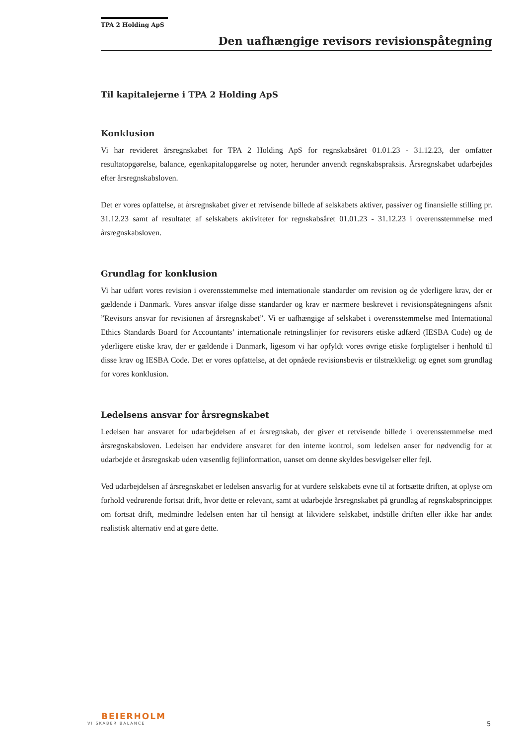TPA 2 Holding ApS
Den uafhængige revisors revisionspåtegning
Til kapitalejerne i TPA 2 Holding ApS
Konklusion
Vi har revideret årsregnskabet for TPA 2 Holding ApS for regnskabsåret 01.01.23 - 31.12.23, der omfatter resultatopgørelse, balance, egenkapitalopgørelse og noter, herunder anvendt regnskabspraksis. Årsregnskabet udarbejdes efter årsregnskabsloven.
Det er vores opfattelse, at årsregnskabet giver et retvisende billede af selskabets aktiver, passiver og finansielle stilling pr. 31.12.23 samt af resultatet af selskabets aktiviteter for regnskabsåret 01.01.23 - 31.12.23 i overensstemmelse med årsregnskabsloven.
Grundlag for konklusion
Vi har udført vores revision i overensstemmelse med internationale standarder om revision og de yderligere krav, der er gældende i Danmark. Vores ansvar ifølge disse standarder og krav er nærmere beskrevet i revisionspåtegningens afsnit ”Revisors ansvar for revisionen af årsregnskabet”. Vi er uafhængige af selskabet i overensstemmelse med International Ethics Standards Board for Accountants’ internationale retningslinjer for revisorers etiske adfærd (IESBA Code) og de yderligere etiske krav, der er gældende i Danmark, ligesom vi har opfyldt vores øvrige etiske forpligtelser i henhold til disse krav og IESBA Code. Det er vores opfattelse, at det opnåede revisionsbevis er tilstrækkeligt og egnet som grundlag for vores konklusion.
Ledelsens ansvar for årsregnskabet
Ledelsen har ansvaret for udarbejdelsen af et årsregnskab, der giver et retvisende billede i overensstemmelse med årsregnskabsloven. Ledelsen har endvidere ansvaret for den interne kontrol, som ledelsen anser for nødvendig for at udarbejde et årsregnskab uden væsentlig fejlinformation, uanset om denne skyldes besvigelser eller fejl.
Ved udarbejdelsen af årsregnskabet er ledelsen ansvarlig for at vurdere selskabets evne til at fortsætte driften, at oplyse om forhold vedrørende fortsat drift, hvor dette er relevant, samt at udarbejde årsregnskabet på grundlag af regnskabsprincippet om fortsat drift, medmindre ledelsen enten har til hensigt at likvidere selskabet, indstille driften eller ikke har andet realistisk alternativ end at gøre dette.
BEIERHOLM
VI SKABER BALANCE
5